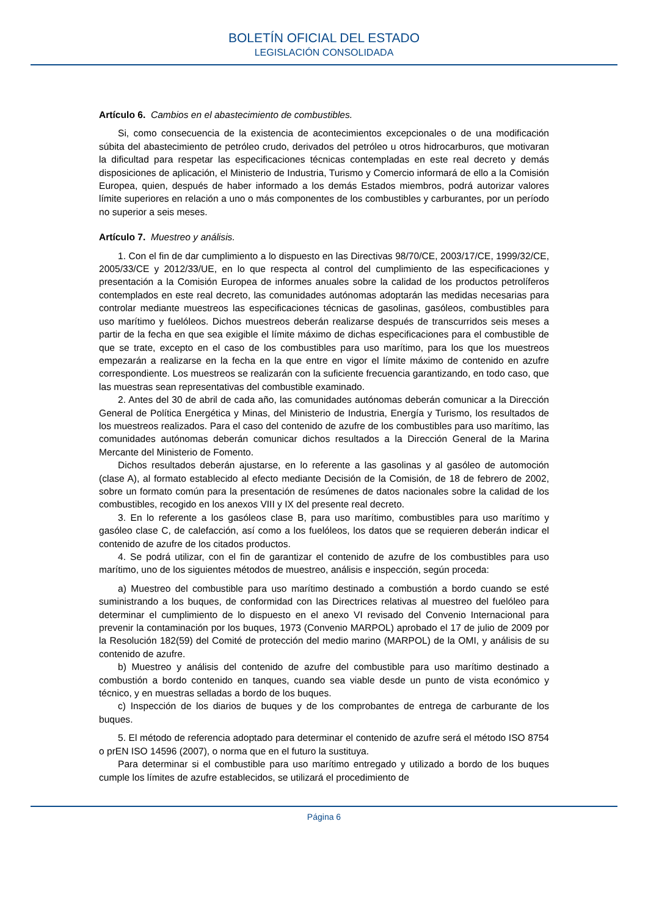BOLETÍN OFICIAL DEL ESTADO
LEGISLACIÓN CONSOLIDADA
Artículo 6. Cambios en el abastecimiento de combustibles.
Si, como consecuencia de la existencia de acontecimientos excepcionales o de una modificación súbita del abastecimiento de petróleo crudo, derivados del petróleo u otros hidrocarburos, que motivaran la dificultad para respetar las especificaciones técnicas contempladas en este real decreto y demás disposiciones de aplicación, el Ministerio de Industria, Turismo y Comercio informará de ello a la Comisión Europea, quien, después de haber informado a los demás Estados miembros, podrá autorizar valores límite superiores en relación a uno o más componentes de los combustibles y carburantes, por un período no superior a seis meses.
Artículo 7. Muestreo y análisis.
1. Con el fin de dar cumplimiento a lo dispuesto en las Directivas 98/70/CE, 2003/17/CE, 1999/32/CE, 2005/33/CE y 2012/33/UE, en lo que respecta al control del cumplimiento de las especificaciones y presentación a la Comisión Europea de informes anuales sobre la calidad de los productos petrolíferos contemplados en este real decreto, las comunidades autónomas adoptarán las medidas necesarias para controlar mediante muestreos las especificaciones técnicas de gasolinas, gasóleos, combustibles para uso marítimo y fuelóleos. Dichos muestreos deberán realizarse después de transcurridos seis meses a partir de la fecha en que sea exigible el límite máximo de dichas especificaciones para el combustible de que se trate, excepto en el caso de los combustibles para uso marítimo, para los que los muestreos empezarán a realizarse en la fecha en la que entre en vigor el límite máximo de contenido en azufre correspondiente. Los muestreos se realizarán con la suficiente frecuencia garantizando, en todo caso, que las muestras sean representativas del combustible examinado.
2. Antes del 30 de abril de cada año, las comunidades autónomas deberán comunicar a la Dirección General de Política Energética y Minas, del Ministerio de Industria, Energía y Turismo, los resultados de los muestreos realizados. Para el caso del contenido de azufre de los combustibles para uso marítimo, las comunidades autónomas deberán comunicar dichos resultados a la Dirección General de la Marina Mercante del Ministerio de Fomento.
Dichos resultados deberán ajustarse, en lo referente a las gasolinas y al gasóleo de automoción (clase A), al formato establecido al efecto mediante Decisión de la Comisión, de 18 de febrero de 2002, sobre un formato común para la presentación de resúmenes de datos nacionales sobre la calidad de los combustibles, recogido en los anexos VIII y IX del presente real decreto.
3. En lo referente a los gasóleos clase B, para uso marítimo, combustibles para uso marítimo y gasóleo clase C, de calefacción, así como a los fuelóleos, los datos que se requieren deberán indicar el contenido de azufre de los citados productos.
4. Se podrá utilizar, con el fin de garantizar el contenido de azufre de los combustibles para uso marítimo, uno de los siguientes métodos de muestreo, análisis e inspección, según proceda:
a) Muestreo del combustible para uso marítimo destinado a combustión a bordo cuando se esté suministrando a los buques, de conformidad con las Directrices relativas al muestreo del fuelóleo para determinar el cumplimiento de lo dispuesto en el anexo VI revisado del Convenio Internacional para prevenir la contaminación por los buques, 1973 (Convenio MARPOL) aprobado el 17 de julio de 2009 por la Resolución 182(59) del Comité de protección del medio marino (MARPOL) de la OMI, y análisis de su contenido de azufre.
b) Muestreo y análisis del contenido de azufre del combustible para uso marítimo destinado a combustión a bordo contenido en tanques, cuando sea viable desde un punto de vista económico y técnico, y en muestras selladas a bordo de los buques.
c) Inspección de los diarios de buques y de los comprobantes de entrega de carburante de los buques.
5. El método de referencia adoptado para determinar el contenido de azufre será el método ISO 8754 o prEN ISO 14596 (2007), o norma que en el futuro la sustituya.
Para determinar si el combustible para uso marítimo entregado y utilizado a bordo de los buques cumple los límites de azufre establecidos, se utilizará el procedimiento de
Página 6